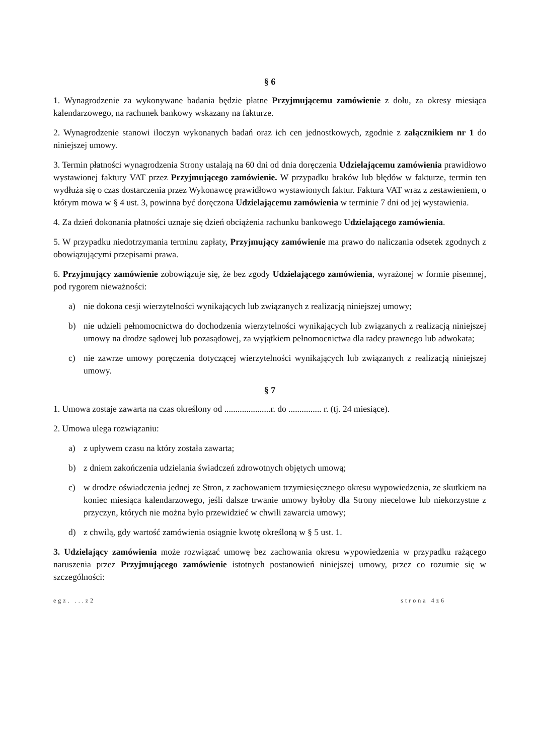§ 6
1. Wynagrodzenie za wykonywane badania będzie płatne Przyjmującemu zamówienie z dołu, za okresy miesiąca kalendarzowego, na rachunek bankowy wskazany na fakturze.
2. Wynagrodzenie stanowi iloczyn wykonanych badań oraz ich cen jednostkowych, zgodnie z załącznikiem nr 1 do niniejszej umowy.
3. Termin płatności wynagrodzenia Strony ustalają na 60 dni od dnia doręczenia Udzielającemu zamówienia prawidłowo wystawionej faktury VAT przez Przyjmującego zamówienie. W przypadku braków lub błędów w fakturze, termin ten wydłuża się o czas dostarczenia przez Wykonawcę prawidłowo wystawionych faktur. Faktura VAT wraz z zestawieniem, o którym mowa w § 4 ust. 3, powinna być doręczona Udzielającemu zamówienia w terminie 7 dni od jej wystawienia.
4. Za dzień dokonania płatności uznaje się dzień obciążenia rachunku bankowego Udzielającego zamówienia.
5. W przypadku niedotrzymania terminu zapłaty, Przyjmujący zamówienie ma prawo do naliczania odsetek zgodnych z obowiązującymi przepisami prawa.
6. Przyjmujący zamówienie zobowiązuje się, że bez zgody Udzielającego zamówienia, wyrażonej w formie pisemnej, pod rygorem nieważności:
a) nie dokona cesji wierzytelności wynikających lub związanych z realizacją niniejszej umowy;
b) nie udzieli pełnomocnictwa do dochodzenia wierzytelności wynikających lub związanych z realizacją niniejszej umowy na drodze sądowej lub pozasądowej, za wyjątkiem pełnomocnictwa dla radcy prawnego lub adwokata;
c) nie zawrze umowy poręczenia dotyczącej wierzytelności wynikających lub związanych z realizacją niniejszej umowy.
§ 7
1. Umowa zostaje zawarta na czas określony od .....................r. do ............... r. (tj. 24 miesiące).
2. Umowa ulega rozwiązaniu:
a) z upływem czasu na który została zawarta;
b) z dniem zakończenia udzielania świadczeń zdrowotnych objętych umową;
c) w drodze oświadczenia jednej ze Stron, z zachowaniem trzymiesięcznego okresu wypowiedzenia, ze skutkiem na koniec miesiąca kalendarzowego, jeśli dalsze trwanie umowy byłoby dla Strony niecelowe lub niekorzystne z przyczyn, których nie można było przewidzieć w chwili zawarcia umowy;
d) z chwilą, gdy wartość zamówienia osiągnie kwotę określoną w § 5 ust. 1.
3. Udzielający zamówienia może rozwiązać umowę bez zachowania okresu wypowiedzenia w przypadku rażącego naruszenia przez Przyjmującego zamówienie istotnych postanowień niniejszej umowy, przez co rozumie się w szczególności:
egz. ...z2 strona 4z6